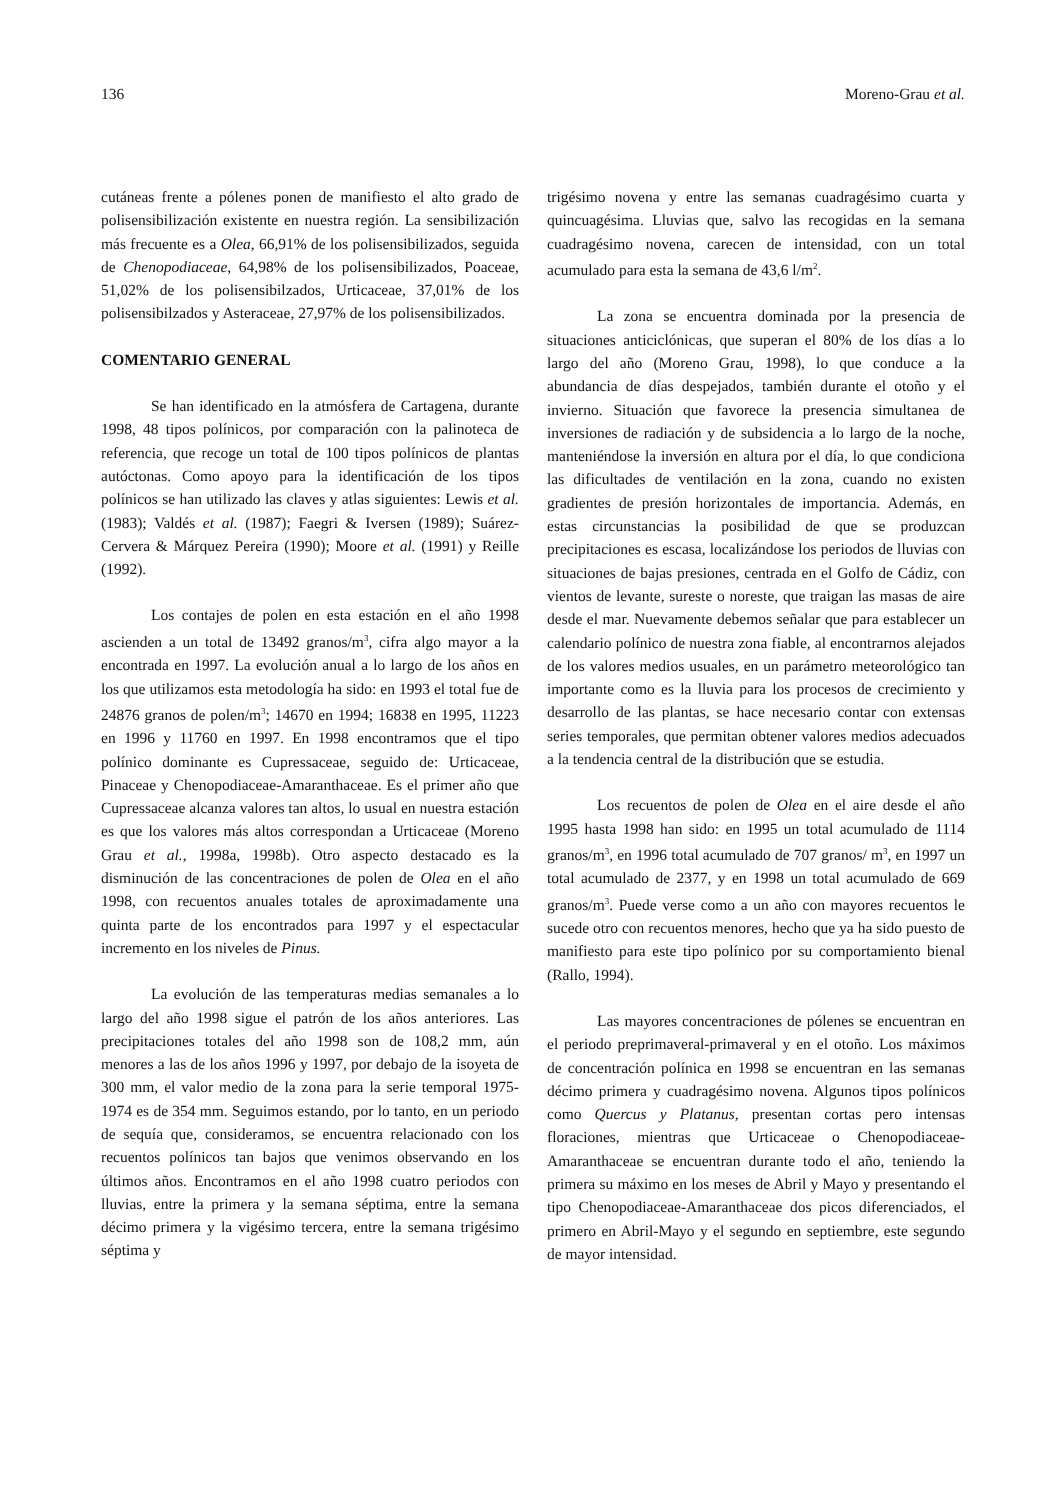136 Moreno-Grau et al.
cutáneas frente a pólenes ponen de manifiesto el alto grado de polisensibilización existente en nuestra región. La sensibilización más frecuente es a Olea, 66,91% de los polisensibilizados, seguida de Chenopodiaceae, 64,98% de los polisensibilizados, Poaceae, 51,02% de los polisensibilzados, Urticaceae, 37,01% de los polisensibilzados y Asteraceae, 27,97% de los polisensibilizados.
COMENTARIO GENERAL
Se han identificado en la atmósfera de Cartagena, durante 1998, 48 tipos polínicos, por comparación con la palinoteca de referencia, que recoge un total de 100 tipos polínicos de plantas autóctonas. Como apoyo para la identificación de los tipos polínicos se han utilizado las claves y atlas siguientes: Lewis et al.(1983); Valdés et al. (1987); Faegri & Iversen (1989); Suárez-Cervera & Márquez Pereira (1990); Moore et al. (1991) y Reille (1992).
Los contajes de polen en esta estación en el año 1998 ascienden a un total de 13492 granos/m<sup>3</sup>, cifra algo mayor a la encontrada en 1997. La evolución anual a lo largo de los años en los que utilizamos esta metodología ha sido: en 1993 el total fue de 24876 granos de polen/m<sup>3</sup>; 14670 en 1994; 16838 en 1995, 11223 en 1996 y 11760 en 1997. En 1998 encontramos que el tipo polínico dominante es Cupressaceae, seguido de: Urticaceae, Pinaceae y Chenopodiaceae-Amaranthaceae. Es el primer año que Cupressaceae alcanza valores tan altos, lo usual en nuestra estación es que los valores más altos correspondan a Urticaceae (Moreno Grau et al., 1998a, 1998b). Otro aspecto destacado es la disminución de las concentraciones de polen de Olea en el año 1998, con recuentos anuales totales de aproximadamente una quinta parte de los encontrados para 1997 y el espectacular incremento en los niveles de Pinus.
La evolución de las temperaturas medias semanales a lo largo del año 1998 sigue el patrón de los años anteriores. Las precipitaciones totales del año 1998 son de 108,2 mm, aún menores a las de los años 1996 y 1997, por debajo de la isoyeta de 300 mm, el valor medio de la zona para la serie temporal 1975-1974 es de 354 mm. Seguimos estando, por lo tanto, en un periodo de sequía que, consideramos, se encuentra relacionado con los recuentos polínicos tan bajos que venimos observando en los últimos años. Encontramos en el año 1998 cuatro periodos con lluvias, entre la primera y la semana séptima, entre la semana décimo primera y la vigésimo tercera, entre la semana trigésimo séptima y
trigésimo novena y entre las semanas cuadragésimo cuarta y quincuagésima. Lluvias que, salvo las recogidas en la semana cuadragésimo novena, carecen de intensidad, con un total acumulado para esta la semana de 43,6 l/m<sup>2</sup>.
La zona se encuentra dominada por la presencia de situaciones anticiclónicas, que superan el 80% de los días a lo largo del año (Moreno Grau, 1998), lo que conduce a la abundancia de días despejados, también durante el otoño y el invierno. Situación que favorece la presencia simultanea de inversiones de radiación y de subsidencia a lo largo de la noche, manteniéndose la inversión en altura por el día, lo que condiciona las dificultades de ventilación en la zona, cuando no existen gradientes de presión horizontales de importancia. Además, en estas circunstancias la posibilidad de que se produzcan precipitaciones es escasa, localizándose los periodos de lluvias con situaciones de bajas presiones, centrada en el Golfo de Cádiz, con vientos de levante, sureste o noreste, que traigan las masas de aire desde el mar. Nuevamente debemos señalar que para establecer un calendario polínico de nuestra zona fiable, al encontrarnos alejados de los valores medios usuales, en un parámetro meteorológico tan importante como es la lluvia para los procesos de crecimiento y desarrollo de las plantas, se hace necesario contar con extensas series temporales, que permitan obtener valores medios adecuados a la tendencia central de la distribución que se estudia.
Los recuentos de polen de Olea en el aire desde el año 1995 hasta 1998 han sido: en 1995 un total acumulado de 1114 granos/m<sup>3</sup>, en 1996 total acumulado de 707 granos/ m<sup>3</sup>, en 1997 un total acumulado de 2377, y en 1998 un total acumulado de 669 granos/m<sup>3</sup>. Puede verse como a un año con mayores recuentos le sucede otro con recuentos menores, hecho que ya ha sido puesto de manifiesto para este tipo polínico por su comportamiento bienal (Rallo, 1994).
Las mayores concentraciones de pólenes se encuentran en el periodo preprimaveral-primaveral y en el otoño. Los máximos de concentración polínica en 1998 se encuentran en las semanas décimo primera y cuadragésimo novena. Algunos tipos polínicos como Quercus y Platanus, presentan cortas pero intensas floraciones, mientras que Urticaceae o Chenopodiaceae-Amaranthaceae se encuentran durante todo el año, teniendo la primera su máximo en los meses de Abril y Mayo y presentando el tipo Chenopodiaceae-Amaranthaceae dos picos diferenciados, el primero en Abril-Mayo y el segundo en septiembre, este segundo de mayor intensidad.